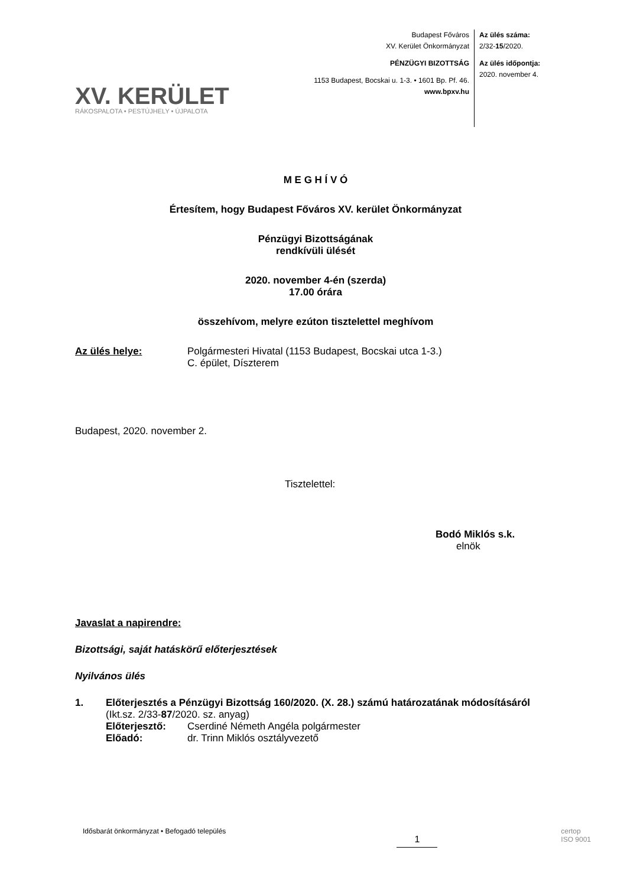XV. KERÜLET
RÁKOSPALOTA • PESTÚJHELY • ÚJPALOTA
Budapest Főváros
XV. Kerület Önkormányzat
PÉNZÜGYI BIZOTTSÁG
1153 Budapest, Bocskai u. 1-3. • 1601 Bp. Pf. 46.
www.bpxv.hu
Az ülés száma:
2/32-15/2020.
Az ülés időpontja:
2020. november 4.
M E G H Í V Ó
Értesítem, hogy Budapest Főváros XV. kerület Önkormányzat
Pénzügyi Bizottságának
rendkívüli ülését
2020. november 4-én (szerda)
17.00 órára
összehívom, melyre ezúton tisztelettel meghívom
Az ülés helye: Polgármesteri Hivatal (1153 Budapest, Bocskai utca 1-3.)
C. épület, Díszterem
Budapest, 2020. november 2.
Tisztelettel:
Bodó Miklós s.k.
elnök
Javaslat a napirendre:
Bizottsági, saját hatáskörű előterjesztések
Nyilvános ülés
1. Előterjesztés a Pénzügyi Bizottság 160/2020. (X. 28.) számú határozatának módosításáról
(Ikt.sz. 2/33-87/2020. sz. anyag)
Előterjesztő: Cserdiné Németh Angéla polgármester
Előadó: dr. Trinn Miklós osztályvezető
Idősbarát önkormányzat • Befogadó település 1 certop
ISO 9001